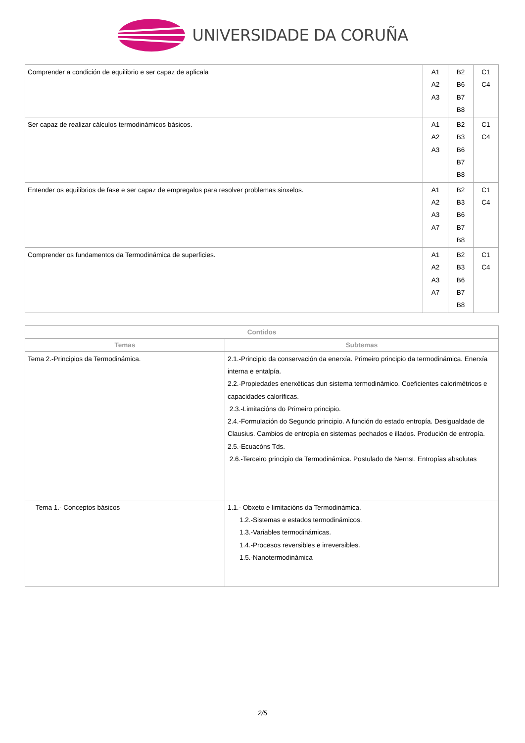UNIVERSIDADE DA CORUÑA
| Comprender a condición de equilibrio e ser capaz de aplicala | A1 A2 A3 | B2 B6 B7 B8 | C1 C4 |
| Ser capaz de realizar cálculos termodinámicos básicos. | A1 A2 A3 | B2 B3 B6 B7 B8 | C1 C4 |
| Entender os equilibrios de fase e ser capaz de empregalos para resolver problemas sinxelos. | A1 A2 A3 A7 | B2 B3 B6 B7 B8 | C1 C4 |
| Comprender os fundamentos da Termodinámica de superficies. | A1 A2 A3 A7 | B2 B3 B6 B7 B8 | C1 C4 |
| Contidos | |
| --- | --- |
| Temas | Subtemas |
| Tema 2.-Principios da Termodinámica. | 2.1.-Principio da conservación da enerxía. Primeiro principio da termodinámica. Enerxía interna e entalpía. 2.2.-Propiedades enerxéticas dun sistema termodinámico. Coeficientes calorimétricos e capacidades caloríficas. 2.3.-Limitacións do Primeiro principio. 2.4.-Formulación do Segundo principio. A función do estado entropía. Desigualdade de Clausius. Cambios de entropía en sistemas pechados e illados. Produción de entropía. 2.5.-Ecuacóns Tds. 2.6.-Terceiro principio da Termodinámica. Postulado de Nernst. Entropías absolutas |
| Tema 1.- Conceptos básicos | 1.1.- Obxeto e limitacións da Termodinámica. 1.2.-Sistemas e estados termodinámicos. 1.3.-Variables termodinámicas. 1.4.-Procesos reversibles e irreversibles. 1.5.-Nanotermodinámica |
2/5